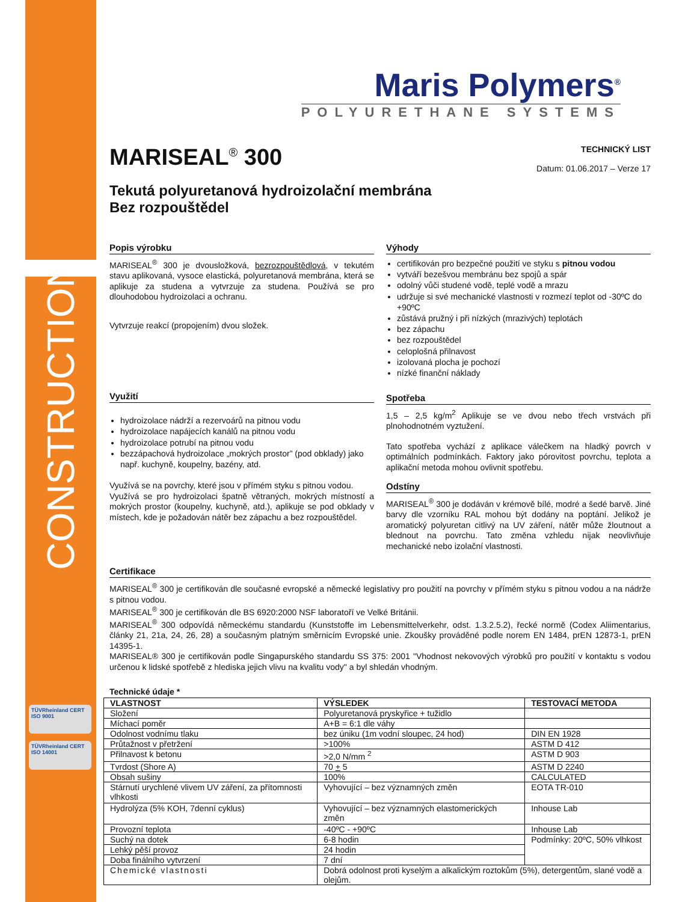CONSTRUCTION
TÜVRheinland CERT ISO 9001
TÜVRheinland CERT ISO 14001
Maris Polymers<sup>®</sup>
POLYURETHANE SYSTEMS
MARISEAL<sup>®</sup> 300
TECHNICKÝ LIST
Datum: 01.06.2017 – Verze 17
Tekutá polyuretanová hydroizolační membrána
Bez rozpouštědel
Popis výrobku
MARISEAL<sup>®</sup> 300 je dvousložková, bezrozpouštědlová, v tekutém stavu aplikovaná, vysoce elastická, polyuretanová membrána, která se aplikuje za studena a vytvrzuje za studena. Používá se pro dlouhodobou hydroizolaci a ochranu.
Vytvrzuje reakcí (propojením) dvou složek.
Využití
hydroizolace nádrží a rezervoárů na pitnou vodu
hydroizolace napájecích kanálů na pitnou vodu
hydroizolace potrubí na pitnou vodu
bezzápachová hydroizolace „mokrých prostor” (pod obklady) jako např. kuchyně, koupelny, bazény, atd.
Využívá se na povrchy, které jsou v přímém styku s pitnou vodou.
Využívá se pro hydroizolaci špatně větraných, mokrých místností a mokrých prostor (koupelny, kuchyně, atd.), aplikuje se pod obklady v místech, kde je požadován nátěr bez zápachu a bez rozpouštědel.
Výhody
certifikován pro bezpečné použití ve styku s pitnou vodou
vytváří bezešvou membránu bez spojů a spár
odolný vůči studené vodě, teplé vodě a mrazu
udržuje si své mechanické vlastnosti v rozmezí teplot od -30ºC do +90ºC
zůstává pružný i při nízkých (mrazivých) teplotách
bez zápachu
bez rozpouštědel
celoplošná přilnavost
izolovaná plocha je pochozí
nízké finanční náklady
Spotřeba
1,5 – 2,5 kg/m<sup>2</sup> Aplikuje se ve dvou nebo třech vrstvách při plnohodnotném vyztužení.
Tato spotřeba vychází z aplikace válečkem na hladký povrch v optimálních podmínkách. Faktory jako pórovitost povrchu, teplota a aplikační metoda mohou ovlivnit spotřebu.
Odstíny
MARISEAL<sup>®</sup> 300 je dodáván v krémově bílé, modré a šedé barvě. Jiné barvy dle vzorníku RAL mohou být dodány na poptání. Jelikož je aromatický polyuretan citlivý na UV záření, nátěr může žloutnout a blednout na povrchu. Tato změna vzhledu nijak neovlivňuje mechanické nebo izolační vlastnosti.
Certifikace
MARISEAL<sup>®</sup> 300 je certifikován dle současné evropské a německé legislativy pro použití na povrchy v přímém styku s pitnou vodou a na nádrže s pitnou vodou.
MARISEAL<sup>®</sup> 300 je certifikován dle BS 6920:2000 NSF laboratoří ve Velké Británii.
MARISEAL<sup>®</sup> 300 odpovídá německému standardu (Kunststoffe im Lebensmittelverkehr, odst. 1.3.2.5.2), řecké normě (Codex Aliimentarius, články 21, 21a, 24, 26, 28) a současným platným směrnicím Evropské unie. Zkoušky prováděné podle norem EN 1484, prEN 12873-1, prEN 14395-1.
MARISEAL® 300 je certifikován podle Singapurského standardu SS 375: 2001 "Vhodnost nekovových výrobků pro použití v kontaktu s vodou určenou k lidské spotřebě z hlediska jejich vlivu na kvalitu vody" a byl shledán vhodným.
Technické údaje *
| VLASTNOST | VÝSLEDEK | TESTOVACÍ METODA |
| --- | --- | --- |
| Složení | Polyuretanová pryskyřice + tužidlo | |
| Míchací poměr | A+B = 6:1 dle váhy | |
| Odolnost vodnímu tlaku | bez úniku (1m vodní sloupec, 24 hod) | DIN EN 1928 |
| Průtažnost v přetržení | >100% | ASTM D 412 |
| Přilnavost k betonu | >2,0 N/mm <sup>2</sup> | ASTM D 903 |
| Tvrdost (Shore A) | 70 + 5 | ASTM D 2240 |
| Obsah sušiny | 100% | CALCULATED |
| Stárnutí urychlené vlivem UV záření, za přítomnosti vlhkosti | Vyhovující – bez významných změn | EOTA TR-010 |
| Hydrolýza (5% KOH, 7denní cyklus) | Vyhovující – bez významných elastomerických změn | Inhouse Lab |
| Provozní teplota | -40ºC - +90ºC | Inhouse Lab |
| Suchý na dotek | 6-8 hodin | Podmínky: 20ºC, 50% vlhkost |
| Lehký pěší provoz | 24 hodin | |
| Doba finálního vytvrzení | 7 dní | |
| Chemické vlastnosti | Dobrá odolnost proti kyselým a alkalickým roztokům (5%), detergentům, slané vodě a olejům. | |